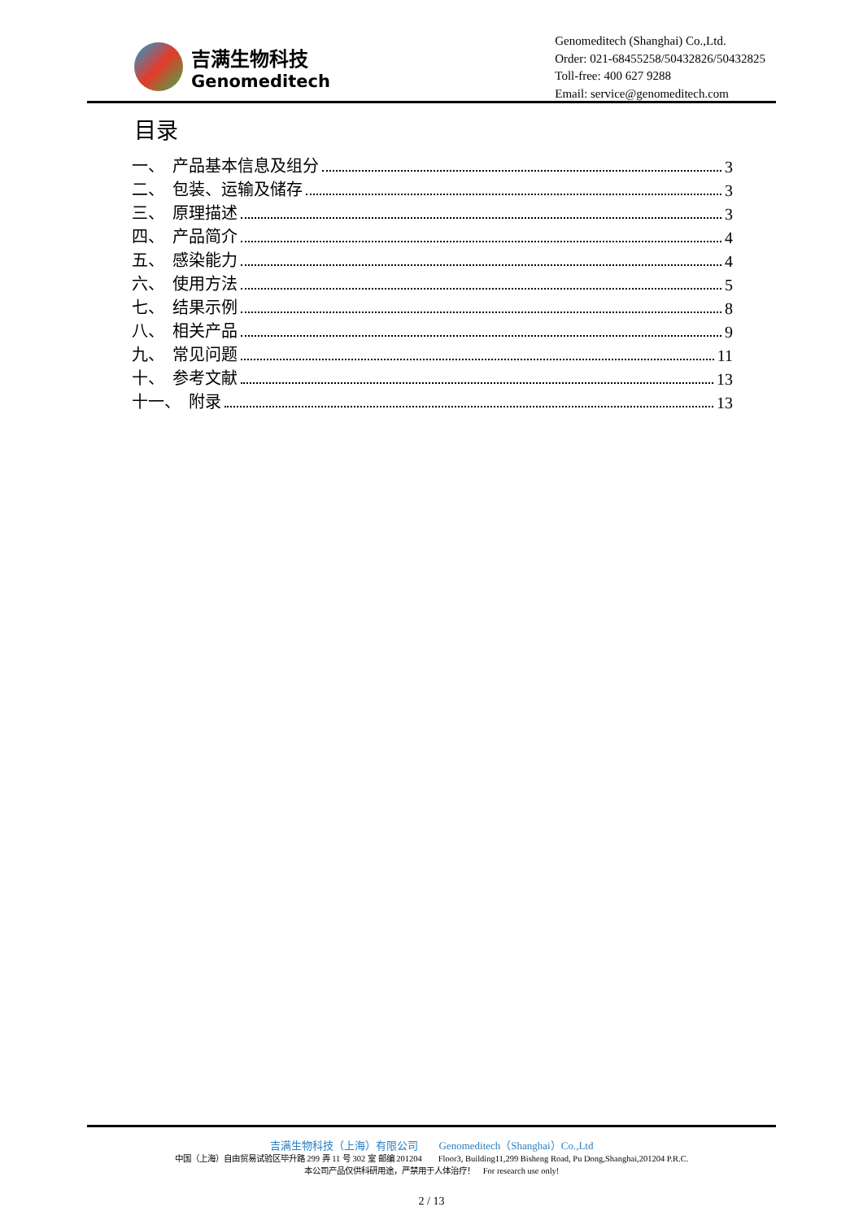吉满生物科技
Genomeditech
Genomeditech (Shanghai) Co.,Ltd.
Order: 021-68455258/50432826/50432825
Toll-free: 400 627 9288
Email: service@genomeditech.com
目录
一、　产品基本信息及组分 3
二、　包装、运输及储存 3
三、　原理描述 3
四、　产品简介 4
五、　感染能力 4
六、　使用方法 5
七、　结果示例 8
八、　相关产品 9
九、　常见问题 11
十、　参考文献 13
十一、　附录 13
吉满生物科技（上海）有限公司　　Genomeditech（Shanghai）Co.,Ltd
中国（上海）自由贸易试验区毕升路 299 弄 11 号 302 室 邮编 201204　　Floor3, Building11,299 Bisheng Road, Pu Dong,Shanghai,201204 P.R.C.
本公司产品仅供科研用途，严禁用于人体治疗！　For research use only!
2 / 13